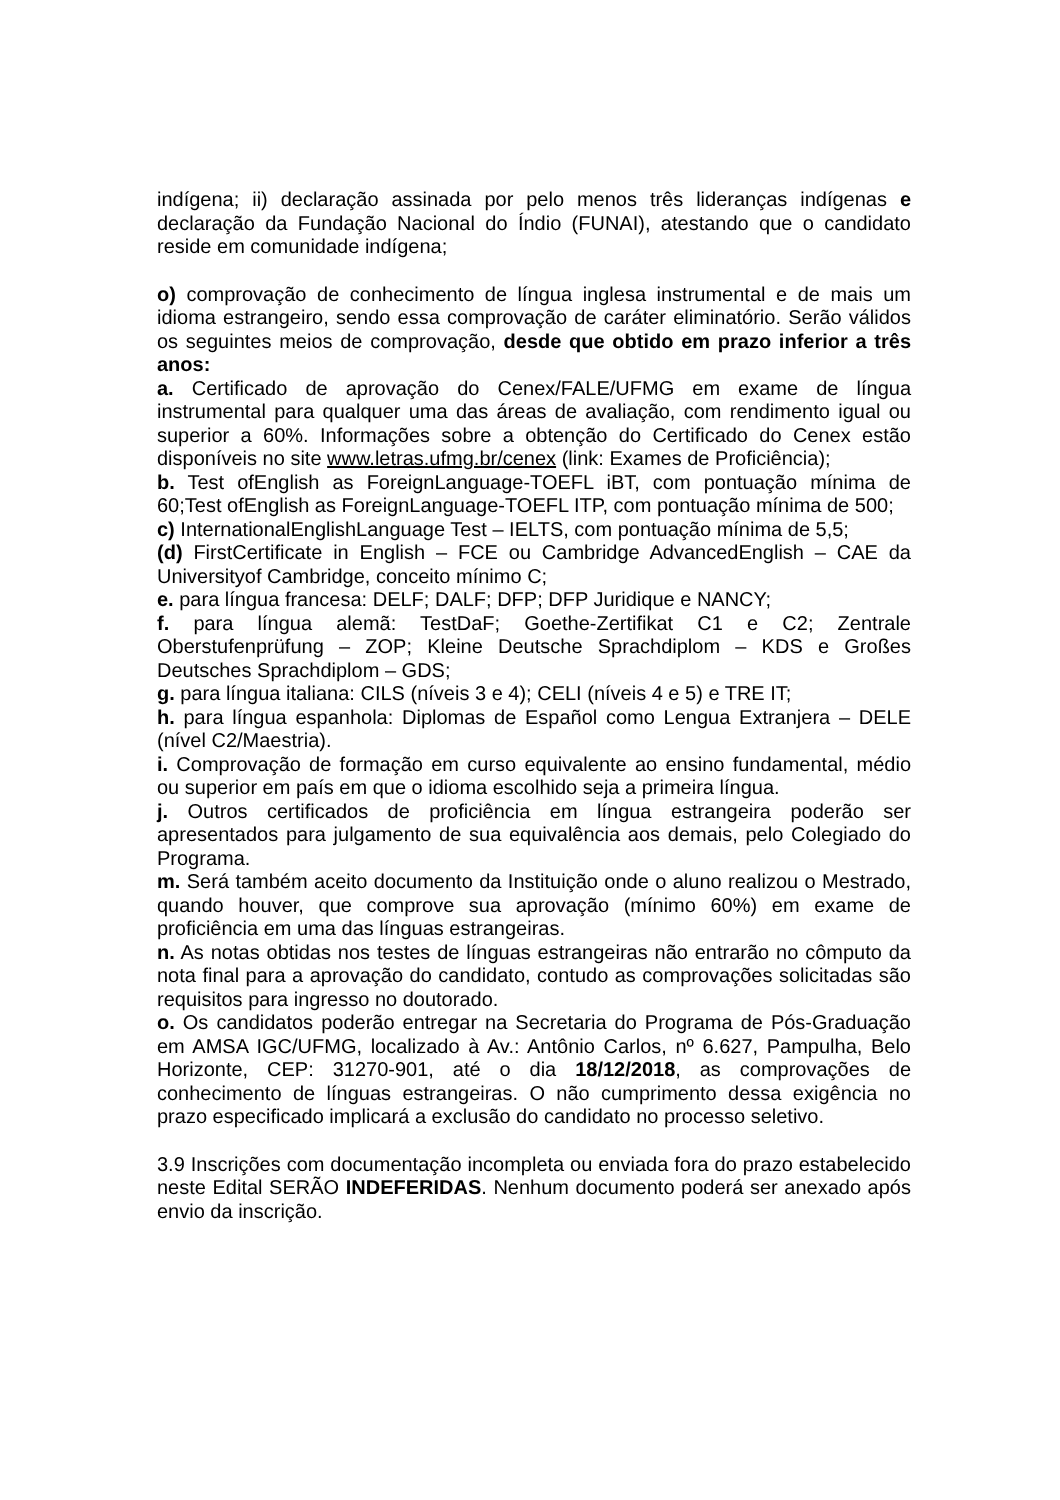indígena; ii) declaração assinada por pelo menos três lideranças indígenas e declaração da Fundação Nacional do Índio (FUNAI), atestando que o candidato reside em comunidade indígena;
o) comprovação de conhecimento de língua inglesa instrumental e de mais um idioma estrangeiro, sendo essa comprovação de caráter eliminatório. Serão válidos os seguintes meios de comprovação, desde que obtido em prazo inferior a três anos:
a. Certificado de aprovação do Cenex/FALE/UFMG em exame de língua instrumental para qualquer uma das áreas de avaliação, com rendimento igual ou superior a 60%. Informações sobre a obtenção do Certificado do Cenex estão disponíveis no site www.letras.ufmg.br/cenex (link: Exames de Proficiência);
b. Test ofEnglish as ForeignLanguage-TOEFL iBT, com pontuação mínima de 60;Test ofEnglish as ForeignLanguage-TOEFL ITP, com pontuação mínima de 500;
c) InternationalEnglishLanguage Test – IELTS, com pontuação mínima de 5,5;
(d) FirstCertificate in English – FCE ou Cambridge AdvancedEnglish – CAE da Universityof Cambridge, conceito mínimo C;
e. para língua francesa: DELF; DALF; DFP; DFP Juridique e NANCY;
f. para língua alemã: TestDaF; Goethe-Zertifikat C1 e C2; Zentrale Oberstufenprüfung – ZOP; Kleine Deutsche Sprachdiplom – KDS e Großes Deutsches Sprachdiplom – GDS;
g. para língua italiana: CILS (níveis 3 e 4); CELI (níveis 4 e 5) e TRE IT;
h. para língua espanhola: Diplomas de Español como Lengua Extranjera – DELE (nível C2/Maestria).
i. Comprovação de formação em curso equivalente ao ensino fundamental, médio ou superior em país em que o idioma escolhido seja a primeira língua.
j. Outros certificados de proficiência em língua estrangeira poderão ser apresentados para julgamento de sua equivalência aos demais, pelo Colegiado do Programa.
m. Será também aceito documento da Instituição onde o aluno realizou o Mestrado, quando houver, que comprove sua aprovação (mínimo 60%) em exame de proficiência em uma das línguas estrangeiras.
n. As notas obtidas nos testes de línguas estrangeiras não entrarão no cômputo da nota final para a aprovação do candidato, contudo as comprovações solicitadas são requisitos para ingresso no doutorado.
o. Os candidatos poderão entregar na Secretaria do Programa de Pós-Graduação em AMSA IGC/UFMG, localizado à Av.: Antônio Carlos, nº 6.627, Pampulha, Belo Horizonte, CEP: 31270-901, até o dia 18/12/2018, as comprovações de conhecimento de línguas estrangeiras. O não cumprimento dessa exigência no prazo especificado implicará a exclusão do candidato no processo seletivo.
3.9 Inscrições com documentação incompleta ou enviada fora do prazo estabelecido neste Edital SERÃO INDEFERIDAS. Nenhum documento poderá ser anexado após envio da inscrição.